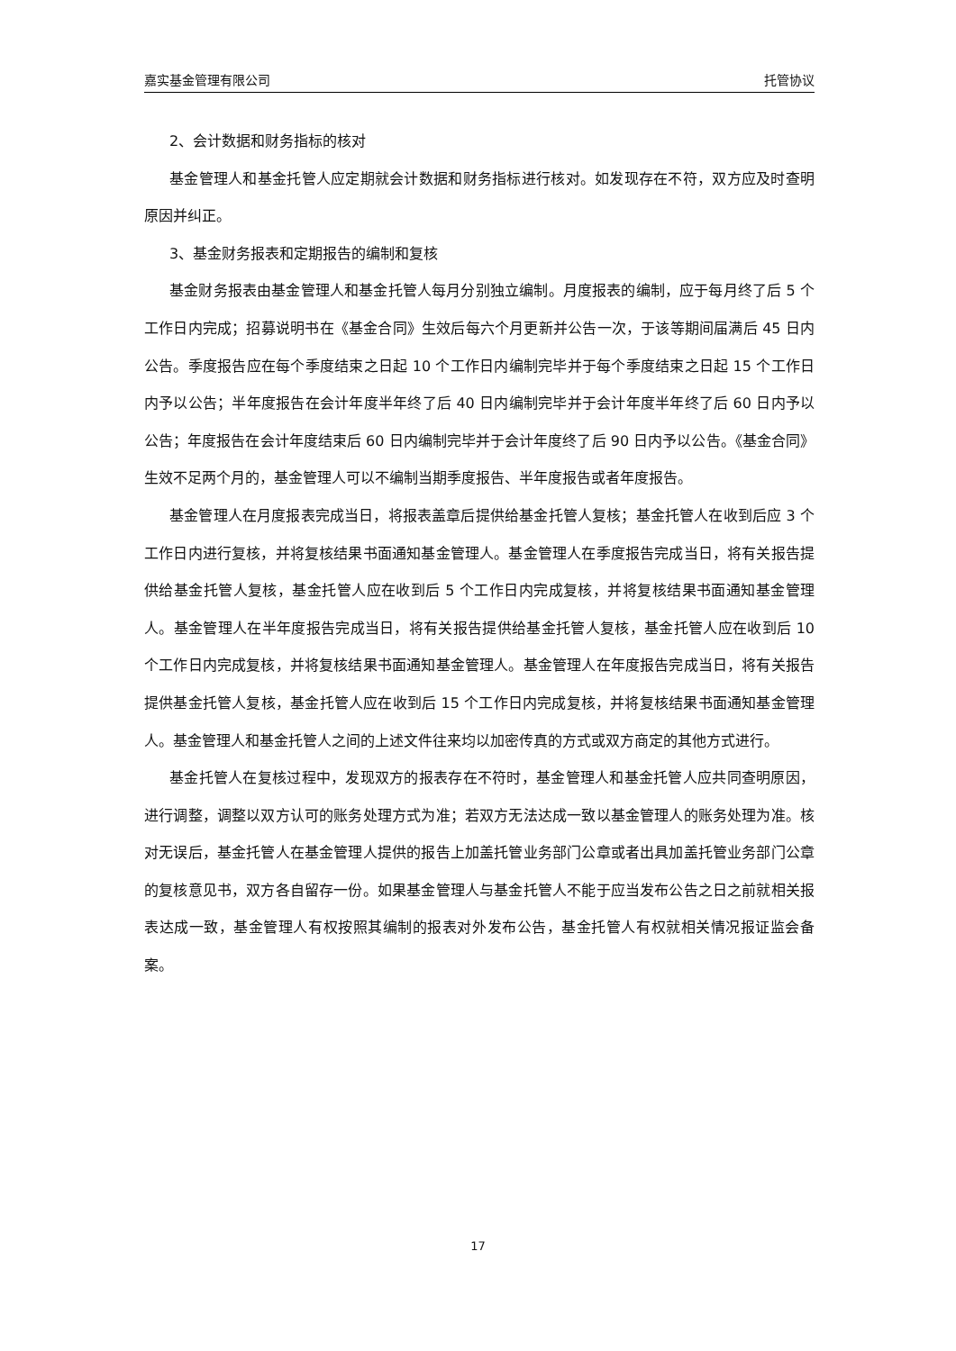嘉实基金管理有限公司 托管协议
2、会计数据和财务指标的核对
基金管理人和基金托管人应定期就会计数据和财务指标进行核对。如发现存在不符，双方应及时查明原因并纠正。
3、基金财务报表和定期报告的编制和复核
基金财务报表由基金管理人和基金托管人每月分别独立编制。月度报表的编制，应于每月终了后 5 个工作日内完成；招募说明书在《基金合同》生效后每六个月更新并公告一次，于该等期间届满后 45 日内公告。季度报告应在每个季度结束之日起 10 个工作日内编制完毕并于每个季度结束之日起 15 个工作日内予以公告；半年度报告在会计年度半年终了后 40 日内编制完毕并于会计年度半年终了后 60 日内予以公告；年度报告在会计年度结束后 60 日内编制完毕并于会计年度终了后 90 日内予以公告。《基金合同》生效不足两个月的，基金管理人可以不编制当期季度报告、半年度报告或者年度报告。
基金管理人在月度报表完成当日，将报表盖章后提供给基金托管人复核；基金托管人在收到后应 3 个工作日内进行复核，并将复核结果书面通知基金管理人。基金管理人在季度报告完成当日，将有关报告提供给基金托管人复核，基金托管人应在收到后 5 个工作日内完成复核，并将复核结果书面通知基金管理人。基金管理人在半年度报告完成当日，将有关报告提供给基金托管人复核，基金托管人应在收到后 10 个工作日内完成复核，并将复核结果书面通知基金管理人。基金管理人在年度报告完成当日，将有关报告提供基金托管人复核，基金托管人应在收到后 15 个工作日内完成复核，并将复核结果书面通知基金管理人。基金管理人和基金托管人之间的上述文件往来均以加密传真的方式或双方商定的其他方式进行。
基金托管人在复核过程中，发现双方的报表存在不符时，基金管理人和基金托管人应共同查明原因，进行调整，调整以双方认可的账务处理方式为准；若双方无法达成一致以基金管理人的账务处理为准。核对无误后，基金托管人在基金管理人提供的报告上加盖托管业务部门公章或者出具加盖托管业务部门公章的复核意见书，双方各自留存一份。如果基金管理人与基金托管人不能于应当发布公告之日之前就相关报表达成一致，基金管理人有权按照其编制的报表对外发布公告，基金托管人有权就相关情况报证监会备案。
17